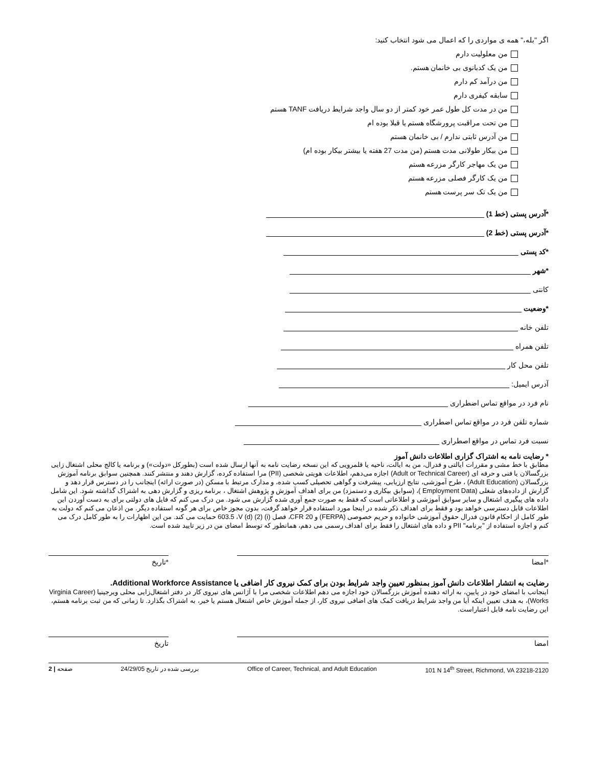اگر "بله،" همه ی مواردی را که اعمال می شود انتخاب کنید:
من معلولیت دارم
من یک کدبانوی بی خانمان هستم.
من درآمد کم دارم
سابقه کیفری دارم
من در مدت کل طول عمر خود کمتر از دو سال واجد شرایط دریافت TANF هستم
من تحت مراقبت پرورشگاه هستم یا قبلا بوده ام
من آدرس ثابتی ندارم / بی خانمان هستم
من بیکار طولانی مدت هستم (من مدت 27 هفته یا بیشتر بیکار بوده ام)
من یک مهاجر کارگر مزرعه هستم
من یک کارگر فصلی مزرعه هستم
من یک تک سر پرست هستم
*آدرس پستی (خط 1)
*آدرس پستی (خط 2)
*کد پستی
*شهر
کانتی
*وضعیت
تلفن خانه
تلفن همراه
تلفن محل کار
آدرس ایمیل:
نام فرد در مواقع تماس اضطراری
شماره تلفن فرد در مواقع تماس اضطراری
نسبت فرد تماس در مواقع اصطراری
* رضایت نامه به اشتراک گزاری اطلاعات دانش آموز
مطابق با خط مشی و مقررات ایالتی و فدرال، من به ایالت، ناحیه یا قلمرویی که این نسخه رضایت نامه به آنها ارسال شده است (بطورکل «دولت») و برنامه یا کالج محلی اشتغال زایی بزرگسالان یا فنی و حرفه ای (Adult or Technical Career) اجازه می‌دهم، اطلاعات هویتی شخصی (PII) مرا استفاده کرده، گزارش دهند و منتشر کنند. همچنین سوابق برنامه آموزش بزرگسالان (Adult Education) ، طرح آموزشی، نتایج ارزیابی، پیشرفت و گواهی تحصیلی کسب شده، و مدارک مرتبط با مسکن (در صورت ارائه) اینجانب را در دسترس قرار دهد و گزارش از داده‌های شغلی (Employment Data )، (سوابق بیکاری و دستمزد) من برای اهداف آموزش و پژوهش اشتغال ، برنامه ریزی و گزارش دهی به اشتراک گذاشته شود. این شامل داده های پیگیری اشتغال و سایر سوابق آموزشی و اطلاعاتی است که فقط به صورت جمع آوری شده گزارش می شود. من درک می کنم که فایل های دولتی برای به دست آوردن این اطلاعات قابل دسترسی خواهد بود و فقط برای اهداف ذکر شده در اینجا مورد استفاده قرار خواهد گرفت، بدون مجوز خاص برای هر گونه استفاده دیگر. من اذعان می کنم که دولت به طور کامل از احکام قانون فدرال حقوق آموزشی خانواده و حریم خصوصی (FERPA) و 20 CFR، فصل (i) (2) (d) 603.5 ،V حمایت می کند. من این اظهارات را به طور کامل درک می کنم و اجازه استفاده از "برنامه" PII و داده های اشتغال را فقط برای اهداف رسمی می دهم، همانطور که توسط امضای من در زیر تایید شده است.
*امضا *تاریخ
رضایت به انتشار اطلاعات دانش آموز بمنظور تعیین واجد شرایط بودن برای کمک نیروی کار اضافی یا Additional Workforce Assistance.
اینجانب با امضای خود در پایین، به ارائه دهنده آموزش بزرگسالان خود اجازه می دهم اطلاعات شخصی مرا با آژانس های نیروی کار در دفتر اشتغال‌زایی محلی ویرجینیا (Virginia Career Works)، به هدف تعیین اینکه آیا من واجد شرایط دریافت کمک های اضافی نیروی کار، از جمله آموزش خاص اشتغال هستم یا خیر، به اشتراک بگذارد. تا زمانی که من ثبت برنامه هستم، این رضایت نامه قابل اعتباراست.
امضا تاریخ
2 | صفحه بررسی شده در تاریخ 24/29/05 Office of Career, Technical, and Adult Education 101 N 14<sup>th</sup> Street, Richmond, VA 23218-2120